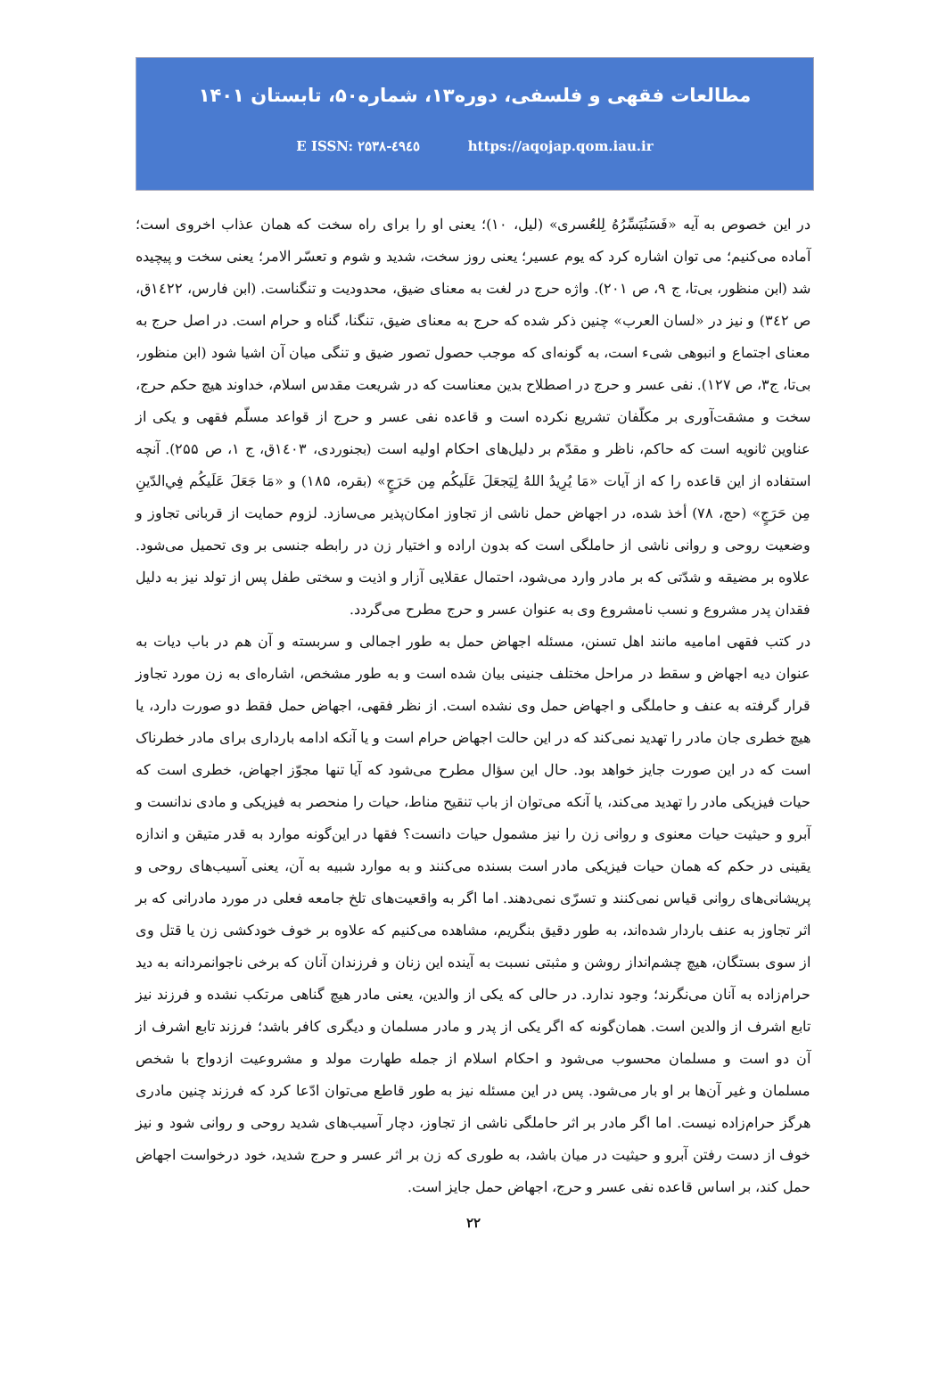مطالعات فقهی و فلسفی، دوره۱۳، شماره۵۰، تابستان ۱۴۰۱
E ISSN: ۲۵۳۸-٤۹٤٥ https://aqojap.qom.iau.ir
در این خصوص به آیه «فَسَنُيَسِّرُهُ لِلعُسرى» (لیل، ۱۰)؛ یعنی او را برای راه سخت که همان عذاب اخروی است؛ آماده می‌کنیم؛ می توان اشاره کرد که یوم عسیر؛ یعنی روز سخت، شدید و شوم و تعسّر الامر؛ یعنی سخت و پیچیده شد (ابن منظور، بی‌تا، ج ۹، ص ۲۰۱). واژه حرج در لغت به معنای ضیق، محدودیت و تنگناست. (ابن فارس، ۱٤۲۲ق، ص ۳٤۲) و نیز در «لسان العرب» چنین ذکر شده که حرج به معنای ضیق، تنگنا، گناه و حرام است. در اصل حرج به معنای اجتماع و انبوهی شیء است، به گونه‌ای که موجب حصول تصور ضیق و تنگی میان آن اشیا شود (ابن منظور، بی‌تا، ج۳، ص ۱۲۷). نفی عسر و حرج در اصطلاح بدین معناست که در شریعت مقدس اسلام، خداوند هیچ حکم حرج، سخت و مشقت‌آوری بر مکلّفان تشریع نکرده است و قاعده نفی عسر و حرج از قواعد مسلّم فقهی و یکی از عناوین ثانویه است که حاکم، ناظر و مقدّم بر دلیل‌های احکام اولیه است (بجنوردی، ۱٤۰۳ق، ج ۱، ص ۲۵۵). آنچه استفاده از این قاعده را که از آیات «مَا يُرِيدُ اللهُ لِيَجعَلَ عَلَيكُم مِن حَرَجٍ» (بقره، ۱۸۵) و «مَا جَعَلَ عَلَيكُم فِي‌الدّينِ مِن حَرَجٍ» (حج، ۷۸) أخذ شده، در اجهاض حمل ناشی از تجاوز امکان‌پذیر می‌سازد. لزوم حمایت از قربانی تجاوز و وضعیت روحی و روانی ناشی از حاملگی است که بدون اراده و اختیار زن در رابطه جنسی بر وی تحمیل می‌شود. علاوه بر مضیقه و شدّتی که بر مادر وارد می‌شود، احتمال عقلایی آزار و اذیت و سختی طفل پس از تولد نیز به دلیل فقدان پدر مشروع و نسب نامشروع وی به عنوان عسر و حرج مطرح می‌گردد.
در کتب فقهی امامیه مانند اهل تسنن، مسئله اجهاض حمل به طور اجمالی و سربسته و آن هم در باب دیات به عنوان دیه اجهاض و سقط در مراحل مختلف جنینی بیان شده است و به طور مشخص، اشاره‌ای به زن مورد تجاوز قرار گرفته به عنف و حاملگی و اجهاض حمل وی نشده است. از نظر فقهی، اجهاض حمل فقط دو صورت دارد، یا هیچ خطری جان مادر را تهدید نمی‌کند که در این حالت اجهاض حرام است و یا آنکه ادامه بارداری برای مادر خطرناک است که در این صورت جایز خواهد بود. حال این سؤال مطرح می‌شود که آیا تنها مجوّز اجهاض، خطری است که حیات فیزیکی مادر را تهدید می‌کند، یا آنکه می‌توان از باب تنقیح مناط، حیات را منحصر به فیزیکی و مادی ندانست و آبرو و حیثیت حیات معنوی و روانی زن را نیز مشمول حیات دانست؟ فقها در این‌گونه موارد به قدر متیقن و اندازه یقینی در حکم که همان حیات فیزیکی مادر است بسنده می‌کنند و به موارد شبیه به آن، یعنی آسیب‌های روحی و پریشانی‌های روانی قیاس نمی‌کنند و تسرّی نمی‌دهند. اما اگر به واقعیت‌های تلخ جامعه فعلی در مورد مادرانی که بر اثر تجاوز به عنف باردار شده‌اند، به طور دقیق بنگریم، مشاهده می‌کنیم که علاوه بر خوف خودکشی زن یا قتل وی از سوی بستگان، هیچ چشم‌انداز روشن و مثبتی نسبت به آینده این زنان و فرزندان آنان که برخی ناجوانمردانه به دید حرام‌زاده به آنان می‌نگرند؛ وجود ندارد. در حالی که یکی از والدین، یعنی مادر هیچ گناهی مرتکب نشده و فرزند نیز تابع اشرف از والدین است. همان‌گونه که اگر یکی از پدر و مادر مسلمان و دیگری کافر باشد؛ فرزند تابع اشرف از آن دو است و مسلمان محسوب می‌شود و احکام اسلام از جمله طهارت مولد و مشروعیت ازدواج با شخص مسلمان و غیر آن‌ها بر او بار می‌شود. پس در این مسئله نیز به طور قاطع می‌توان ادّعا کرد که فرزند چنین مادری هرگز حرام‌زاده نیست. اما اگر مادر بر اثر حاملگی ناشی از تجاوز، دچار آسیب‌های شدید روحی و روانی شود و نیز خوف از دست رفتن آبرو و حیثیت در میان باشد، به طوری که زن بر اثر عسر و حرج شدید، خود درخواست اجهاض حمل کند، بر اساس قاعده نفی عسر و حرج، اجهاض حمل جایز است.
۲۲